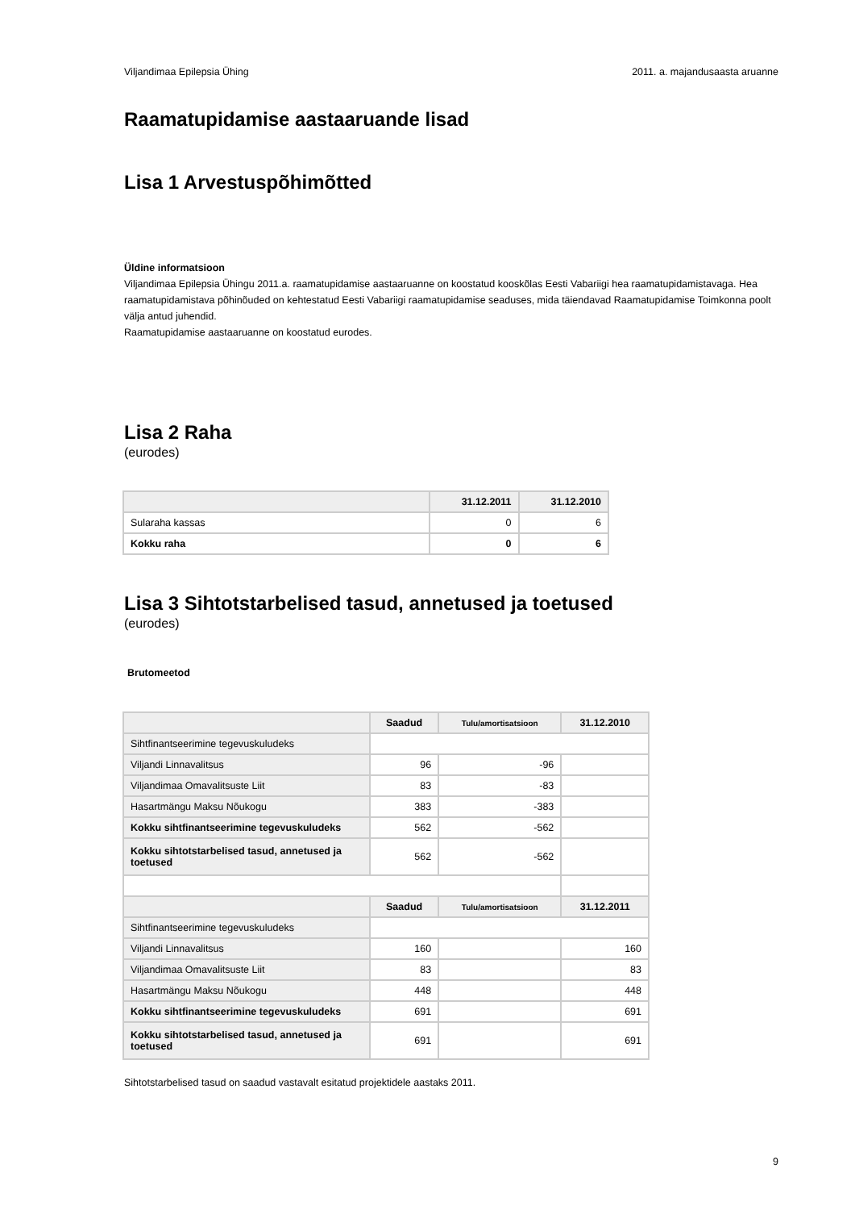Viljandimaa Epilepsia Ühing 2011. a. majandusaasta aruanne
Raamatupidamise aastaaruande lisad
Lisa 1 Arvestuspõhimõtted
Üldine informatsioon
Viljandimaa Epilepsia Ühingu 2011.a. raamatupidamise aastaaruanne on koostatud kooskõlas Eesti Vabariigi hea raamatupidamistavaga. Hea raamatupidamistava põhinõuded on kehtestatud Eesti Vabariigi raamatupidamise seaduses, mida täiendavad Raamatupidamise Toimkonna poolt välja antud juhendid.
Raamatupidamise aastaaruanne on koostatud eurodes.
Lisa 2 Raha
(eurodes)
| | 31.12.2011 | 31.12.2010 |
| --- | --- | --- |
| Sularaha kassas | 0 | 6 |
| Kokku raha | 0 | 6 |
Lisa 3 Sihtotstarbelised tasud, annetused ja toetused
(eurodes)
Brutomeetod
| | Saadud | Tulu/amortisatsioon | 31.12.2010 |
| --- | --- | --- | --- |
| Sihtfinantseerimine tegevuskuludeks | | | |
| Viljandi Linnavalitsus | 96 | -96 | |
| Viljandimaa Omavalitsuste Liit | 83 | -83 | |
| Hasartmängu Maksu Nõukogu | 383 | -383 | |
| Kokku sihtfinantseerimine tegevuskuludeks | 562 | -562 | |
| Kokku sihtotstarbelised tasud, annetused ja toetused | 562 | -562 | |
| | Saadud | Tulu/amortisatsioon | 31.12.2011 |
| Sihtfinantseerimine tegevuskuludeks | | | |
| Viljandi Linnavalitsus | 160 | | 160 |
| Viljandimaa Omavalitsuste Liit | 83 | | 83 |
| Hasartmängu Maksu Nõukogu | 448 | | 448 |
| Kokku sihtfinantseerimine tegevuskuludeks | 691 | | 691 |
| Kokku sihtotstarbelised tasud, annetused ja toetused | 691 | | 691 |
Sihtotstarbelised tasud on saadud vastavalt esitatud projektidele aastaks 2011.
9